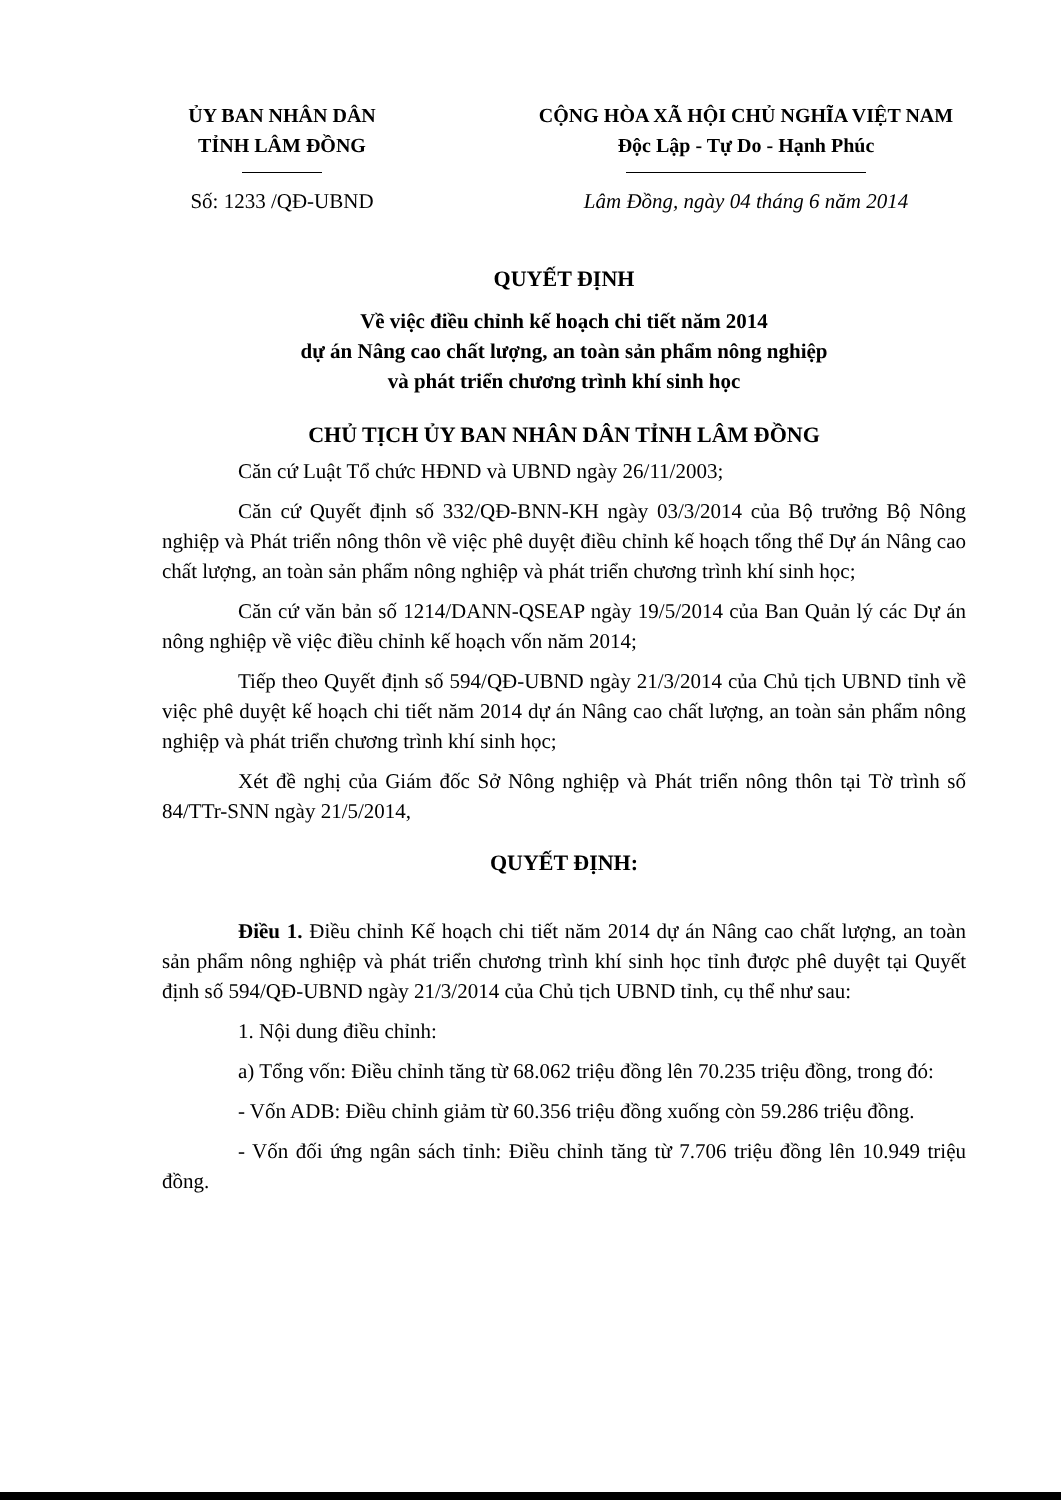ỦY BAN NHÂN DÂN
TỈNH LÂM ĐỒNG
CỘNG HÒA XÃ HỘI CHỦ NGHĨA VIỆT NAM
Độc Lập - Tự Do - Hạnh Phúc
Số: 1233 /QĐ-UBND Lâm Đồng, ngày 04 tháng 6 năm 2014
QUYẾT ĐỊNH
Về việc điều chỉnh kế hoạch chi tiết năm 2014
dự án Nâng cao chất lượng, an toàn sản phẩm nông nghiệp
và phát triển chương trình khí sinh học
CHỦ TỊCH ỦY BAN NHÂN DÂN TỈNH LÂM ĐỒNG
Căn cứ Luật Tổ chức HĐND và UBND ngày 26/11/2003;
Căn cứ Quyết định số 332/QĐ-BNN-KH ngày 03/3/2014 của Bộ trưởng Bộ Nông nghiệp và Phát triển nông thôn về việc phê duyệt điều chỉnh kế hoạch tổng thể Dự án Nâng cao chất lượng, an toàn sản phẩm nông nghiệp và phát triển chương trình khí sinh học;
Căn cứ văn bản số 1214/DANN-QSEAP ngày 19/5/2014 của Ban Quản lý các Dự án nông nghiệp về việc điều chỉnh kế hoạch vốn năm 2014;
Tiếp theo Quyết định số 594/QĐ-UBND ngày 21/3/2014 của Chủ tịch UBND tỉnh về việc phê duyệt kế hoạch chi tiết năm 2014 dự án Nâng cao chất lượng, an toàn sản phẩm nông nghiệp và phát triển chương trình khí sinh học;
Xét đề nghị của Giám đốc Sở Nông nghiệp và Phát triển nông thôn tại Tờ trình số 84/TTr-SNN ngày 21/5/2014,
QUYẾT ĐỊNH:
Điều 1. Điều chỉnh Kế hoạch chi tiết năm 2014 dự án Nâng cao chất lượng, an toàn sản phẩm nông nghiệp và phát triển chương trình khí sinh học tỉnh được phê duyệt tại Quyết định số 594/QĐ-UBND ngày 21/3/2014 của Chủ tịch UBND tỉnh, cụ thể như sau:
1. Nội dung điều chỉnh:
a) Tổng vốn: Điều chỉnh tăng từ 68.062 triệu đồng lên 70.235 triệu đồng, trong đó:
- Vốn ADB: Điều chỉnh giảm từ 60.356 triệu đồng xuống còn 59.286 triệu đồng.
- Vốn đối ứng ngân sách tỉnh: Điều chỉnh tăng từ 7.706 triệu đồng lên 10.949 triệu đồng.